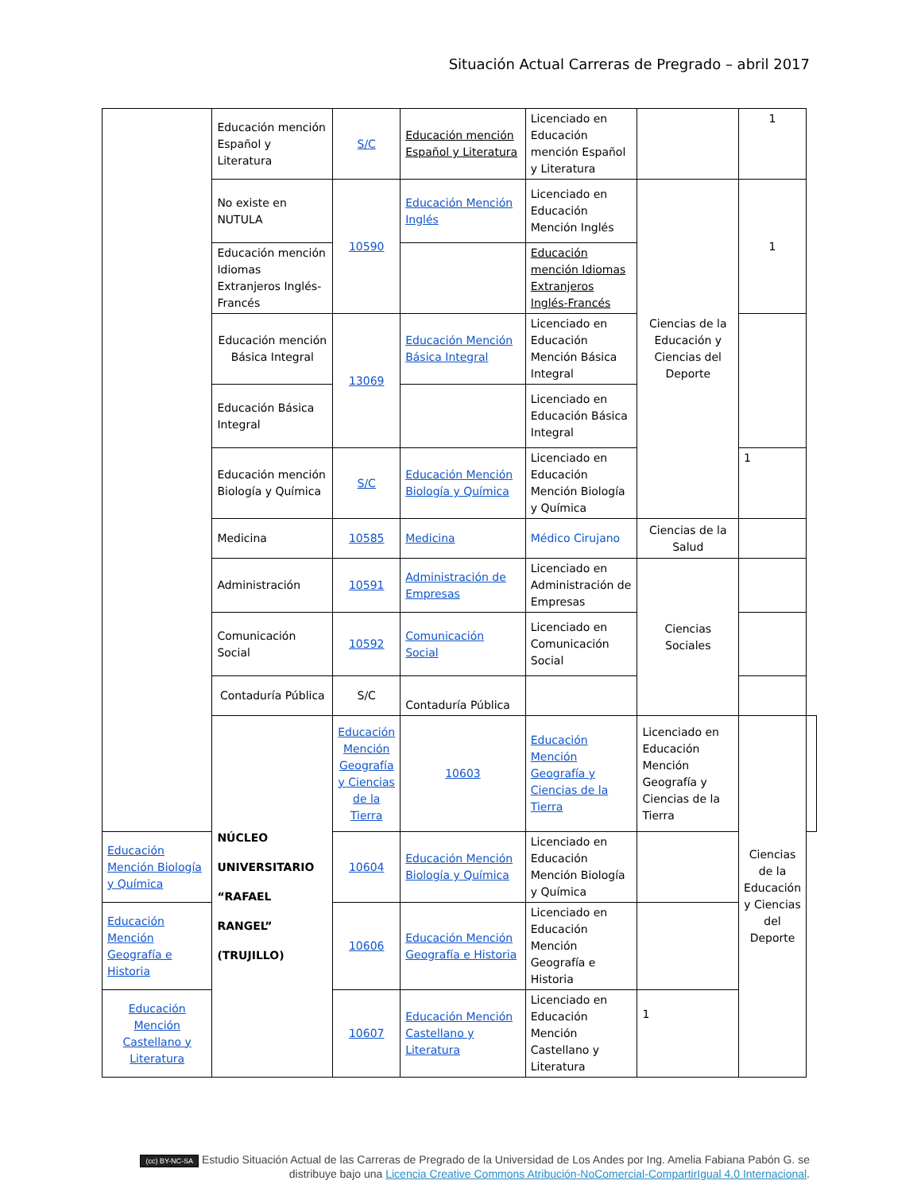Situación Actual Carreras de Pregrado – abril 2017
| | Educación mención Español y Literatura | S/C | Educación mención Español y Literatura | Licenciado en Educación mención Español y Literatura | | 1 | |
| | No existe en NUTULA | 10590 | Educación Mención Inglés | Licenciado en Educación Mención Inglés | Ciencias de la Educación y Ciencias del Deporte | 1 | |
| | Educación mención Idiomas Extranjeros Inglés-Francés | | | Educación mención Idiomas Extranjeros Inglés-Francés | | | |
| | Educación mención Básica Integral | 13069 | Educación Mención Básica Integral | Licenciado en Educación Mención Básica Integral | | | |
| | Educación Básica Integral | | | Licenciado en Educación Básica Integral | | | |
| | Educación mención Biología y Química | S/C | Educación Mención Biología y Química | Licenciado en Educación Mención Biología y Química | | 1 | |
| | Medicina | 10585 | Medicina | Médico Cirujano | Ciencias de la Salud | | |
| | Administración | 10591 | Administración de Empresas | Licenciado en Administración de Empresas | Ciencias Sociales | | |
| | Comunicación Social | 10592 | Comunicación Social | Licenciado en Comunicación Social | | | |
| | Contaduría Pública | S/C | Contaduría Pública | | | | |
| | NÚCLEO UNIVERSITARIO “RAFAEL RANGEL” (TRUJILLO) | Educación Mención Geografía y Ciencias de la Tierra | 10603 | Educación Mención Geografía y Ciencias de la Tierra | Licenciado en Educación Mención Geografía y Ciencias de la Tierra | Ciencias de la Educación y Ciencias del Deporte | |
| Educación Mención Biología y Química | | 10604 | Educación Mención Biología y Química | Licenciado en Educación Mención Biología y Química | | | |
| Educación Mención Geografía e Historia | | 10606 | Educación Mención Geografía e Historia | Licenciado en Educación Mención Geografía e Historia | | | |
| Educación Mención Castellano y Literatura | | 10607 | Educación Mención Castellano y Literatura | Licenciado en Educación Mención Castellano y Literatura | 1 | | |
(cc) BY-NC-SA Estudio Situación Actual de las Carreras de Pregrado de la Universidad de Los Andes por Ing. Amelia Fabiana Pabón G. se distribuye bajo una Licencia Creative Commons Atribución-NoComercial-CompartirIgual 4.0 Internacional.